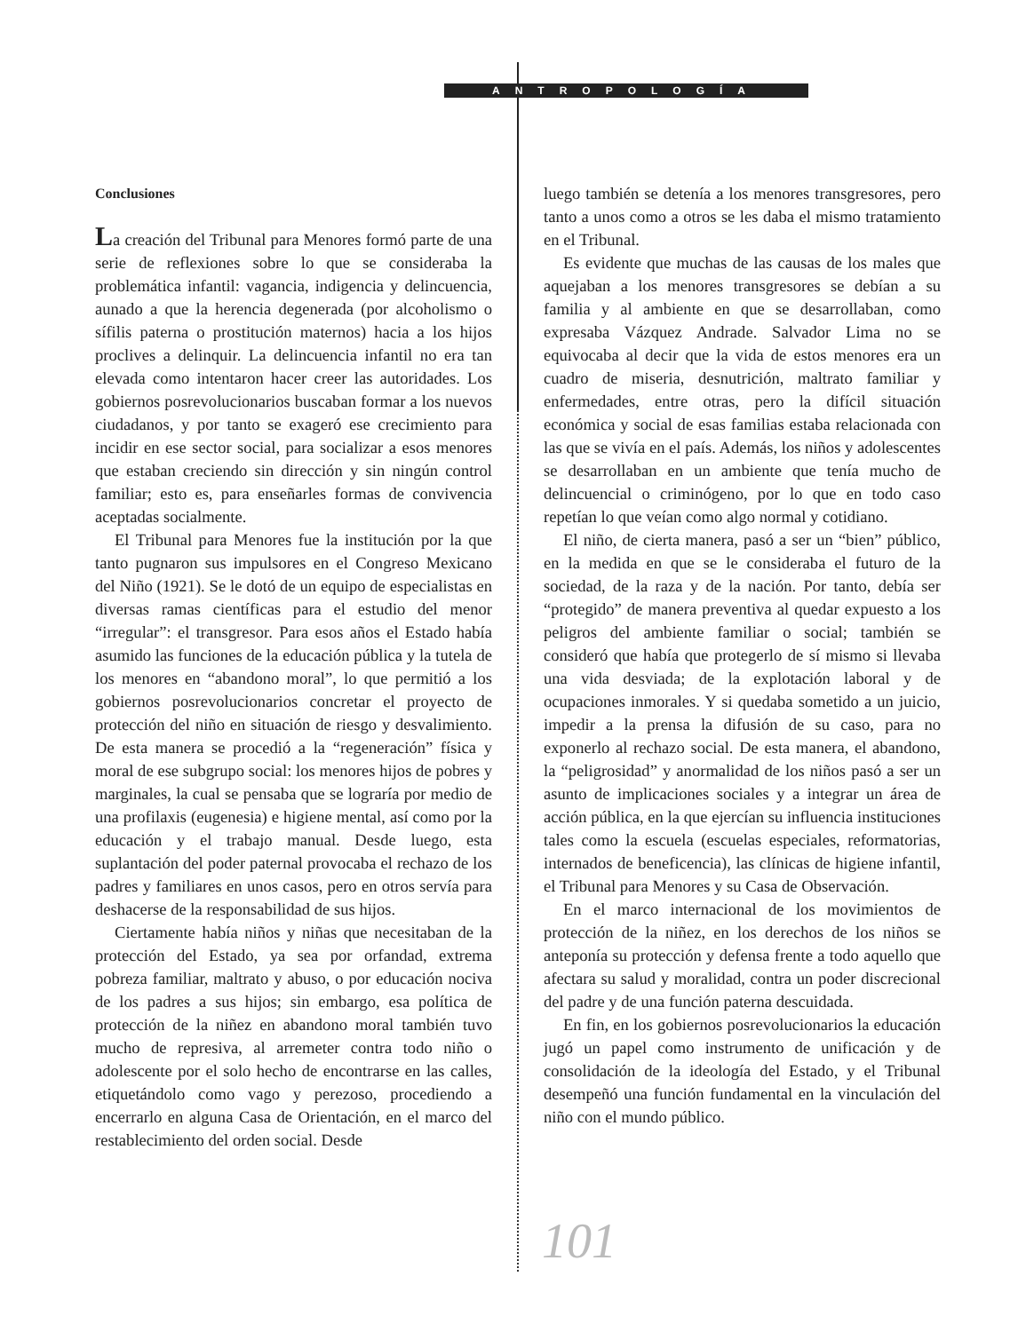ANTROPOLOGÍA
Conclusiones
La creación del Tribunal para Menores formó parte de una serie de reflexiones sobre lo que se consideraba la problemática infantil: vagancia, indigencia y delincuencia, aunado a que la herencia degenerada (por alcoholismo o sífilis paterna o prostitución maternos) hacia a los hijos proclives a delinquir. La delincuencia infantil no era tan elevada como intentaron hacer creer las autoridades. Los gobiernos posrevolucionarios buscaban formar a los nuevos ciudadanos, y por tanto se exageró ese crecimiento para incidir en ese sector social, para socializar a esos menores que estaban creciendo sin dirección y sin ningún control familiar; esto es, para enseñarles formas de convivencia aceptadas socialmente.
El Tribunal para Menores fue la institución por la que tanto pugnaron sus impulsores en el Congreso Mexicano del Niño (1921). Se le dotó de un equipo de especialistas en diversas ramas científicas para el estudio del menor “irregular”: el transgresor. Para esos años el Estado había asumido las funciones de la educación pública y la tutela de los menores en “abandono moral”, lo que permitió a los gobiernos posrevolucionarios concretar el proyecto de protección del niño en situación de riesgo y desvalimiento. De esta manera se procedió a la “regeneración” física y moral de ese subgrupo social: los menores hijos de pobres y marginales, la cual se pensaba que se lograría por medio de una profilaxis (eugenesia) e higiene mental, así como por la educación y el trabajo manual. Desde luego, esta suplantación del poder paternal provocaba el rechazo de los padres y familiares en unos casos, pero en otros servía para deshacerse de la responsabilidad de sus hijos.
Ciertamente había niños y niñas que necesitaban de la protección del Estado, ya sea por orfandad, extrema pobreza familiar, maltrato y abuso, o por educación nociva de los padres a sus hijos; sin embargo, esa política de protección de la niñez en abandono moral también tuvo mucho de represiva, al arremeter contra todo niño o adolescente por el solo hecho de encontrarse en las calles, etiquetándolo como vago y perezoso, procediendo a encerrarlo en alguna Casa de Orientación, en el marco del restablecimiento del orden social. Desde
luego también se detenía a los menores transgresores, pero tanto a unos como a otros se les daba el mismo tratamiento en el Tribunal.
Es evidente que muchas de las causas de los males que aquejaban a los menores transgresores se debían a su familia y al ambiente en que se desarrollaban, como expresaba Vázquez Andrade. Salvador Lima no se equivocaba al decir que la vida de estos menores era un cuadro de miseria, desnutrición, maltrato familiar y enfermedades, entre otras, pero la difícil situación económica y social de esas familias estaba relacionada con las que se vivía en el país. Además, los niños y adolescentes se desarrollaban en un ambiente que tenía mucho de delincuencial o criminógeno, por lo que en todo caso repetían lo que veían como algo normal y cotidiano.
El niño, de cierta manera, pasó a ser un “bien” público, en la medida en que se le consideraba el futuro de la sociedad, de la raza y de la nación. Por tanto, debía ser “protegido” de manera preventiva al quedar expuesto a los peligros del ambiente familiar o social; también se consideró que había que protegerlo de sí mismo si llevaba una vida desviada; de la explotación laboral y de ocupaciones inmorales. Y si quedaba sometido a un juicio, impedir a la prensa la difusión de su caso, para no exponerlo al rechazo social. De esta manera, el abandono, la “peligrosidad” y anormalidad de los niños pasó a ser un asunto de implicaciones sociales y a integrar un área de acción pública, en la que ejercían su influencia instituciones tales como la escuela (escuelas especiales, reformatorias, internados de beneficencia), las clínicas de higiene infantil, el Tribunal para Menores y su Casa de Observación.
En el marco internacional de los movimientos de protección de la niñez, en los derechos de los niños se anteponía su protección y defensa frente a todo aquello que afectara su salud y moralidad, contra un poder discrecional del padre y de una función paterna descuidada.
En fin, en los gobiernos posrevolucionarios la educación jugó un papel como instrumento de unificación y de consolidación de la ideología del Estado, y el Tribunal desempeñó una función fundamental en la vinculación del niño con el mundo público.
101